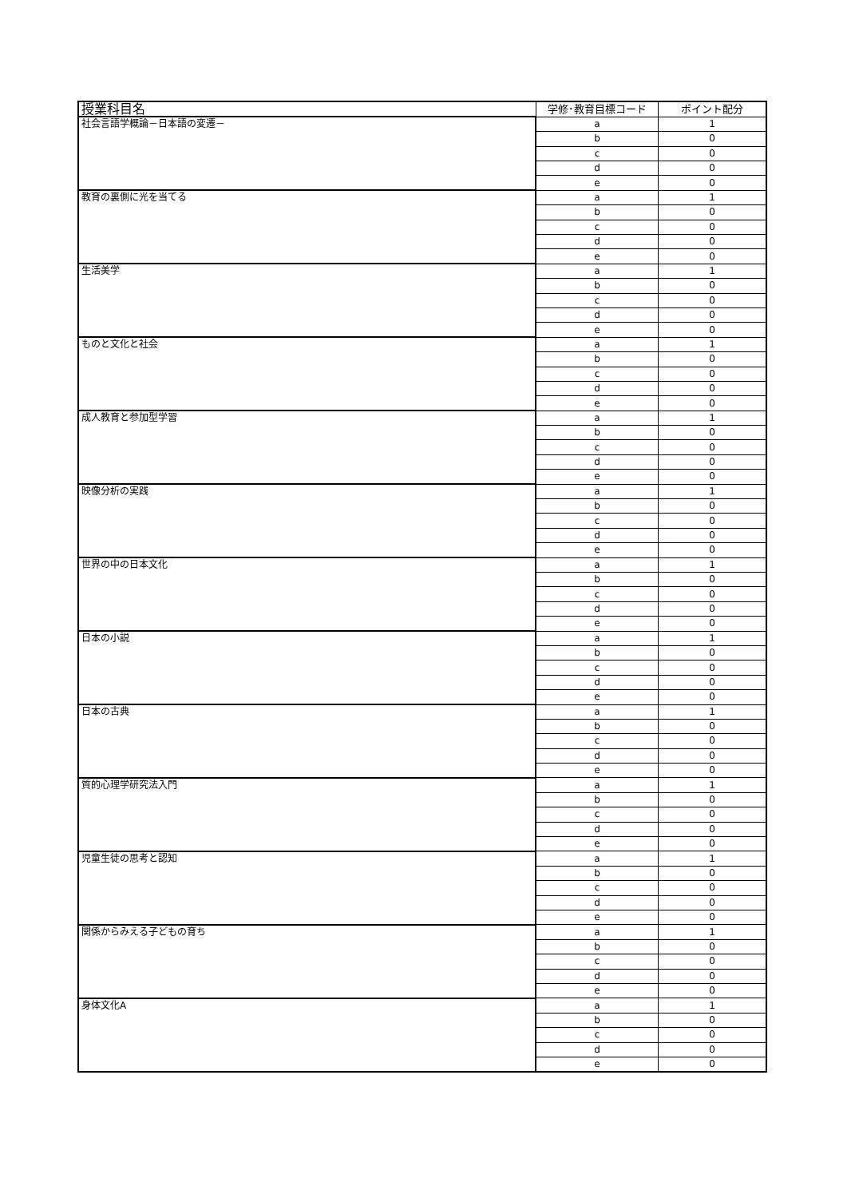| 授業科目名 | 学修･教育目標コード | ポイント配分 |
| --- | --- | --- |
| 社会言語学概論－日本語の変遷－ | a | 1 |
| | b | 0 |
| | c | 0 |
| | d | 0 |
| | e | 0 |
| 教育の裏側に光を当てる | a | 1 |
| | b | 0 |
| | c | 0 |
| | d | 0 |
| | e | 0 |
| 生活美学 | a | 1 |
| | b | 0 |
| | c | 0 |
| | d | 0 |
| | e | 0 |
| ものと文化と社会 | a | 1 |
| | b | 0 |
| | c | 0 |
| | d | 0 |
| | e | 0 |
| 成人教育と参加型学習 | a | 1 |
| | b | 0 |
| | c | 0 |
| | d | 0 |
| | e | 0 |
| 映像分析の実践 | a | 1 |
| | b | 0 |
| | c | 0 |
| | d | 0 |
| | e | 0 |
| 世界の中の日本文化 | a | 1 |
| | b | 0 |
| | c | 0 |
| | d | 0 |
| | e | 0 |
| 日本の小説 | a | 1 |
| | b | 0 |
| | c | 0 |
| | d | 0 |
| | e | 0 |
| 日本の古典 | a | 1 |
| | b | 0 |
| | c | 0 |
| | d | 0 |
| | e | 0 |
| 質的心理学研究法入門 | a | 1 |
| | b | 0 |
| | c | 0 |
| | d | 0 |
| | e | 0 |
| 児童生徒の思考と認知 | a | 1 |
| | b | 0 |
| | c | 0 |
| | d | 0 |
| | e | 0 |
| 関係からみえる子どもの育ち | a | 1 |
| | b | 0 |
| | c | 0 |
| | d | 0 |
| | e | 0 |
| 身体文化A | a | 1 |
| | b | 0 |
| | c | 0 |
| | d | 0 |
| | e | 0 |